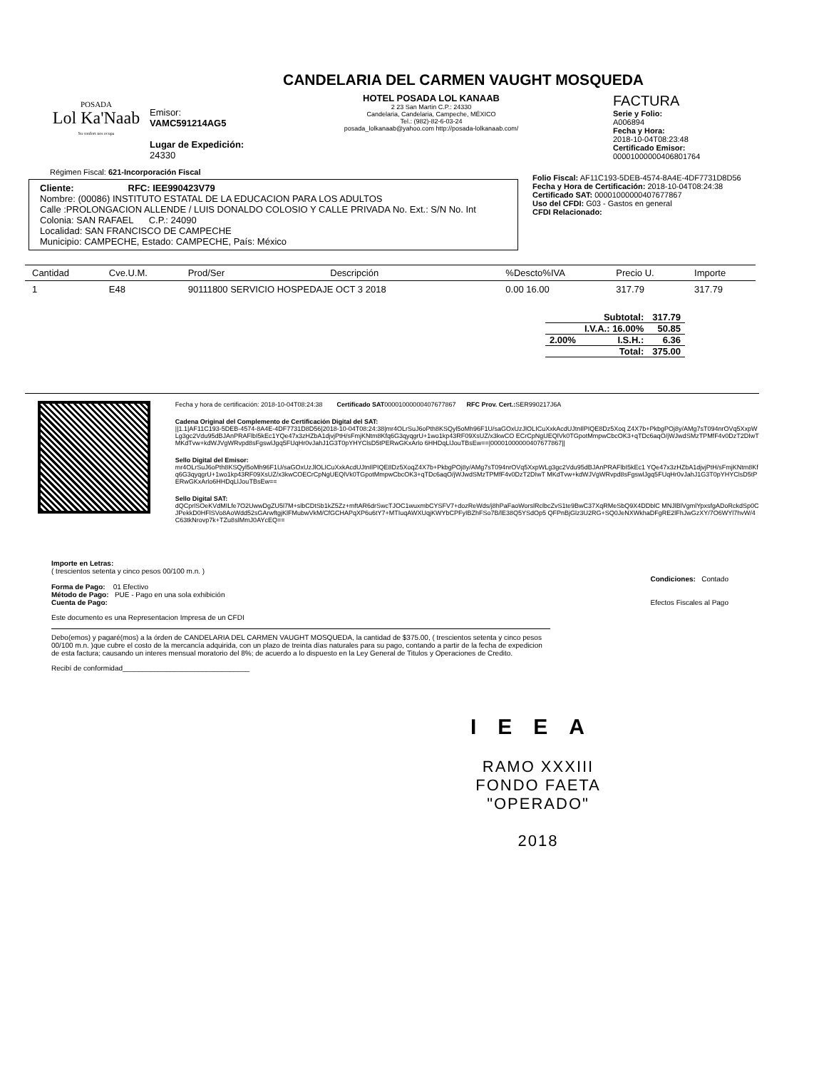POSADA
Lol Ka'Naab
Su confort nos ocupa
Emisor:
VAMC591214AG5
Lugar de Expedición:
24330
CANDELARIA DEL CARMEN VAUGHT MOSQUEDA
HOTEL POSADA LOL KANAAB
2 23 San Martin C.P.: 24330
Candelaria, Candelaria, Campeche, MÉXICO
Tel.: (982)-82-6-03-24
posada_lolkanaab@yahoo.com http://posada-lolkanaab.com/
FACTURA
Serie y Folio:
A006894
Fecha y Hora:
2018-10-04T08:23:48
Certificado Emisor:
00001000000406801764
Régimen Fiscal: 621-Incorporación Fiscal
Cliente: RFC: IEE990423V79
Nombre: (00086) INSTITUTO ESTATAL DE LA EDUCACION PARA LOS ADULTOS
Calle :PROLONGACION ALLENDE / LUIS DONALDO COLOSIO Y CALLE PRIVADA No. Ext.: S/N No. Int
Colonia: SAN RAFAEL C.P.: 24090
Localidad: SAN FRANCISCO DE CAMPECHE
Municipio: CAMPECHE, Estado: CAMPECHE, País: México
Folio Fiscal: AF11C193-5DEB-4574-8A4E-4DF7731D8D56
Fecha y Hora de Certificación: 2018-10-04T08:24:38
Certificado SAT: 00001000000407677867
Uso del CFDI: G03 - Gastos en general
CFDI Relacionado:
| Cantidad | Cve.U.M. | Prod/Ser | Descripción | %Descto%IVA | Precio U. | Importe |
| --- | --- | --- | --- | --- | --- | --- |
| 1 | E48 | 90111800 SERVICIO HOSPEDAJE OCT 3 2018 | | 0.00 16.00 | 317.79 | 317.79 |
| | Subtotal: | 317.79 |
| | I.V.A.: 16.00% | 50.85 |
| 2.00% | I.S.H.: | 6.36 |
| | Total: | 375.00 |
Fecha y hora de certificación: 2018-10-04T08:24:38 Certificado SAT00001000000407677867 RFC Prov. Cert.: SER990217J6A
Cadena Original del Complemento de Certificación Digital del SAT:
||1.1|AF11C193-5DEB-4574-8A4E-4DF7731D8D56|2018-10-04T08:24:38|mr4OLrSuJ6oPth8KSQyl5oMh96F1U/saGOxUzJlOLICuXxkAcdUJtnIlPIQE8Dz5Xoq Z4X7b+PkbgPOj8y/AMg7sT094nrOVq5XxpWLg3gc2Vdu95dBJAnPRAFlbI5kEc1YQe47x3zHZbA1djvjPtH/sFmjKNtm8Kfq6G3qyqgrU+1wo1kp43RF09XsUZ/x3kwCO ECrCpNgUEQlVk0TGpotMmpwCbcOK3+qTDc6aqO/jWJwdSMzTPMfF4v0DzT2DIwTMKdTvw+kdWJVgWRvpd8sFgswlJgq5FUqHr0vJahJ1G3T0pYHYClsD5tPERwGKxArlo 6HHDqLlJouTBsEw==|00001000000407677867||
Sello Digital del Emisor:
mr4OLrSuJ6oPth8KSQyl5oMh96F1U/saGOxUzJlOLICuXxkAcdUJtnIlPIQE8Dz5XoqZ4X7b+PkbgPOj8y/AMg7sT094nrOVq5XxpWLg3gc2Vdu95dBJAnPRAFlbI5kEc1 YQe47x3zHZbA1djvjPtH/sFmjKNtm8Kfq6G3qyqgrU+1wo1kp43RF09XsUZ/x3kwCOECrCpNgUEQlVk0TGpotMmpwCbcOK3+qTDc6aqO/jWJwdSMzTPMfF4v0DzT2DIwT MKdTvw+kdWJVgWRvpd8sFgswlJgq5FUqHr0vJahJ1G3T0pYHYClsD5tPERwGKxArlo6HHDqLlJouTBsEw==
Sello Digital SAT:
dQCprlSOeKVdMILfe7O2UwwDgZU5l7M+slbCDtSb1kZ5Zz+mftAR6drSwcTJOC1wuxmbCYSFV7+dozReWds/j8hPaFaoWorslRclbcZvS1te9BwC37XqRMeSbQ9X4DDblC MNJlBlVgmlYpxsfgADoRckdSp0CJPekkD0HFlSVo8AoWdd52sGArwftgjKlFMubwVkM/CfGCHAPqXP6u6tY7+MTIuqAWXUqjKWYbCPFyIBZhFSo7B/lE38Q5YSdOp5 QFPnBjGlz3U2RG+SQ0JeNXWkhaDFgRE2lFhJwGzXY/7O6WYl7hvW/4C63tkNrovp7k+TZu8slMmJ0AYcEQ==
Importe en Letras:
( trescientos setenta y cinco pesos 00/100 m.n. )
Forma de Pago: 01 Efectivo
Método de Pago: PUE - Pago en una sola exhibición
Cuenta de Pago:
Condiciones: Contado
Efectos Fiscales al Pago
Este documento es una Representacion Impresa de un CFDI
Debo(emos) y pagaré(mos) a la órden de CANDELARIA DEL CARMEN VAUGHT MOSQUEDA, la cantidad de $375.00, ( trescientos setenta y cinco pesos 00/100 m.n. )que cubre el costo de la mercancía adquirida, con un plazo de treinta días naturales para su pago, contando a partir de la fecha de expedicion de esta factura; causando un interes mensual moratorio del 8%; de acuerdo a lo dispuesto en la Ley General de Titulos y Operaciones de Credito.
Recibí de conformidad________________________________
IEEA
RAMO XXXIII
FONDO FAETA
"OPERADO"
2018